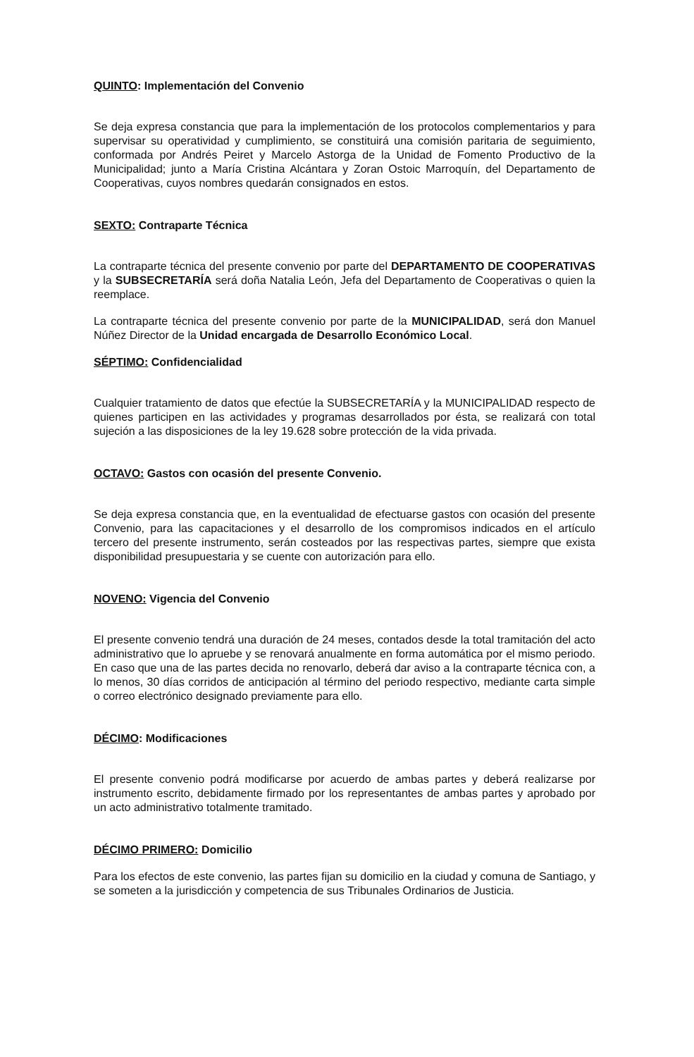QUINTO: Implementación del Convenio
Se deja expresa constancia que para la implementación de los protocolos complementarios y para supervisar su operatividad y cumplimiento, se constituirá una comisión paritaria de seguimiento, conformada por Andrés Peiret y Marcelo Astorga de la Unidad de Fomento Productivo de la Municipalidad; junto a María Cristina Alcántara y Zoran Ostoic Marroquín, del Departamento de Cooperativas, cuyos nombres quedarán consignados en estos.
SEXTO: Contraparte Técnica
La contraparte técnica del presente convenio por parte del DEPARTAMENTO DE COOPERATIVAS y la SUBSECRETARÍA será doña Natalia León, Jefa del Departamento de Cooperativas o quien la reemplace.
La contraparte técnica del presente convenio por parte de la MUNICIPALIDAD, será don Manuel Núñez Director de la Unidad encargada de Desarrollo Económico Local.
SÉPTIMO: Confidencialidad
Cualquier tratamiento de datos que efectúe la SUBSECRETARÍA y la MUNICIPALIDAD respecto de quienes participen en las actividades y programas desarrollados por ésta, se realizará con total sujeción a las disposiciones de la ley 19.628 sobre protección de la vida privada.
OCTAVO: Gastos con ocasión del presente Convenio.
Se deja expresa constancia que, en la eventualidad de efectuarse gastos con ocasión del presente Convenio, para las capacitaciones y el desarrollo de los compromisos indicados en el artículo tercero del presente instrumento, serán costeados por las respectivas partes, siempre que exista disponibilidad presupuestaria y se cuente con autorización para ello.
NOVENO: Vigencia del Convenio
El presente convenio tendrá una duración de 24 meses, contados desde la total tramitación del acto administrativo que lo apruebe y se renovará anualmente en forma automática por el mismo periodo. En caso que una de las partes decida no renovarlo, deberá dar aviso a la contraparte técnica con, a lo menos, 30 días corridos de anticipación al término del periodo respectivo, mediante carta simple o correo electrónico designado previamente para ello.
DÉCIMO: Modificaciones
El presente convenio podrá modificarse por acuerdo de ambas partes y deberá realizarse por instrumento escrito, debidamente firmado por los representantes de ambas partes y aprobado por un acto administrativo totalmente tramitado.
DÉCIMO PRIMERO: Domicilio
Para los efectos de este convenio, las partes fijan su domicilio en la ciudad y comuna de Santiago, y se someten a la jurisdicción y competencia de sus Tribunales Ordinarios de Justicia.